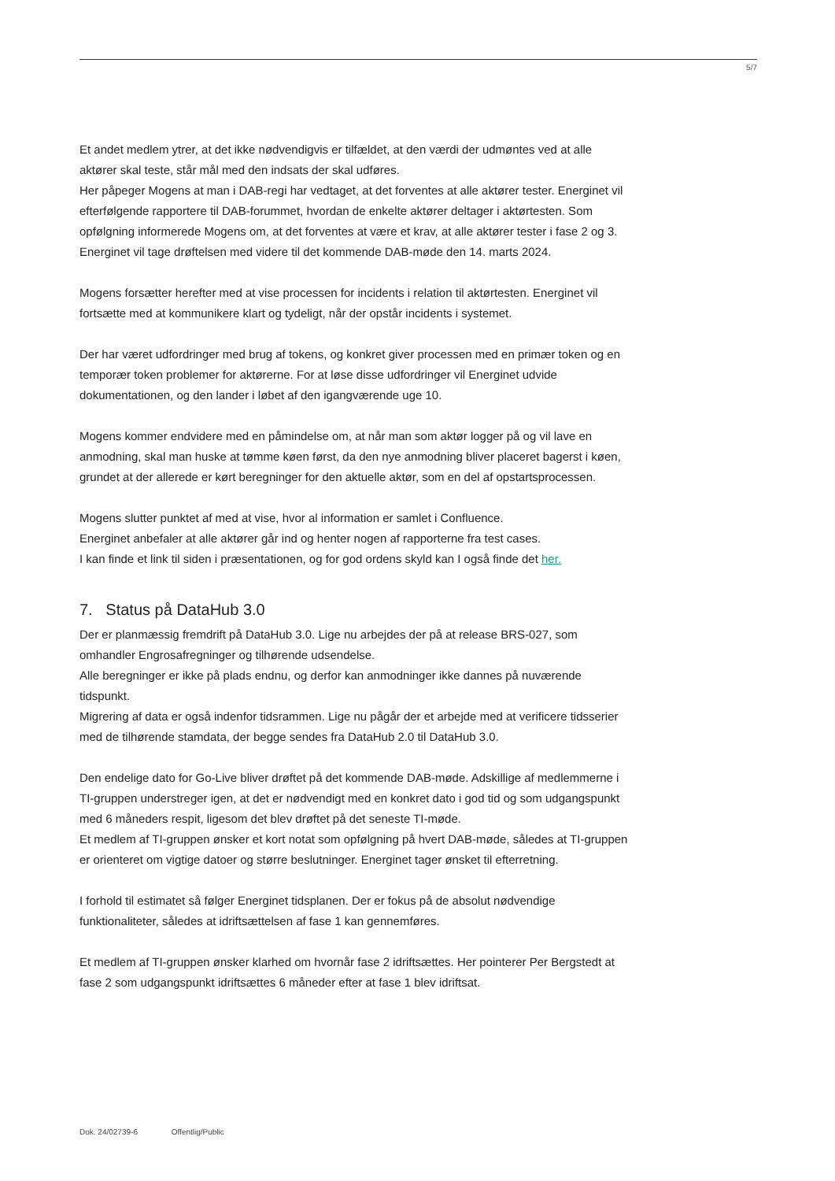5/7
Et andet medlem ytrer, at det ikke nødvendigvis er tilfældet, at den værdi der udmøntes ved at alle aktører skal teste, står mål med den indsats der skal udføres.
Her påpeger Mogens at man i DAB-regi har vedtaget, at det forventes at alle aktører tester. Energinet vil efterfølgende rapportere til DAB-forummet, hvordan de enkelte aktører deltager i aktørtesten. Som opfølgning informerede Mogens om, at det forventes at være et krav, at alle aktører tester i fase 2 og 3. Energinet vil tage drøftelsen med videre til det kommende DAB-møde den 14. marts 2024.
Mogens forsætter herefter med at vise processen for incidents i relation til aktørtesten. Energinet vil fortsætte med at kommunikere klart og tydeligt, når der opstår incidents i systemet.
Der har været udfordringer med brug af tokens, og konkret giver processen med en primær token og en temporær token problemer for aktørerne. For at løse disse udfordringer vil Energinet udvide dokumentationen, og den lander i løbet af den igangværende uge 10.
Mogens kommer endvidere med en påmindelse om, at når man som aktør logger på og vil lave en anmodning, skal man huske at tømme køen først, da den nye anmodning bliver placeret bagerst i køen, grundet at der allerede er kørt beregninger for den aktuelle aktør, som en del af opstartsprocessen.
Mogens slutter punktet af med at vise, hvor al information er samlet i Confluence.
Energinet anbefaler at alle aktører går ind og henter nogen af rapporterne fra test cases.
I kan finde et link til siden i præsentationen, og for god ordens skyld kan I også finde det her.
7. Status på DataHub 3.0
Der er planmæssig fremdrift på DataHub 3.0. Lige nu arbejdes der på at release BRS-027, som omhandler Engrosafregninger og tilhørende udsendelse.
Alle beregninger er ikke på plads endnu, og derfor kan anmodninger ikke dannes på nuværende tidspunkt.
Migrering af data er også indenfor tidsrammen. Lige nu pågår der et arbejde med at verificere tidsserier med de tilhørende stamdata, der begge sendes fra DataHub 2.0 til DataHub 3.0.
Den endelige dato for Go-Live bliver drøftet på det kommende DAB-møde. Adskillige af medlemmerne i TI-gruppen understreger igen, at det er nødvendigt med en konkret dato i god tid og som udgangspunkt med 6 måneders respit, ligesom det blev drøftet på det seneste TI-møde.
Et medlem af TI-gruppen ønsker et kort notat som opfølgning på hvert DAB-møde, således at TI-gruppen er orienteret om vigtige datoer og større beslutninger. Energinet tager ønsket til efterretning.
I forhold til estimatet så følger Energinet tidsplanen. Der er fokus på de absolut nødvendige funktionaliteter, således at idriftsættelsen af fase 1 kan gennemføres.
Et medlem af TI-gruppen ønsker klarhed om hvornår fase 2 idriftsættes. Her pointerer Per Bergstedt at fase 2 som udgangspunkt idriftsættes 6 måneder efter at fase 1 blev idriftsat.
Dok. 24/02739-6 Offentlig/Public